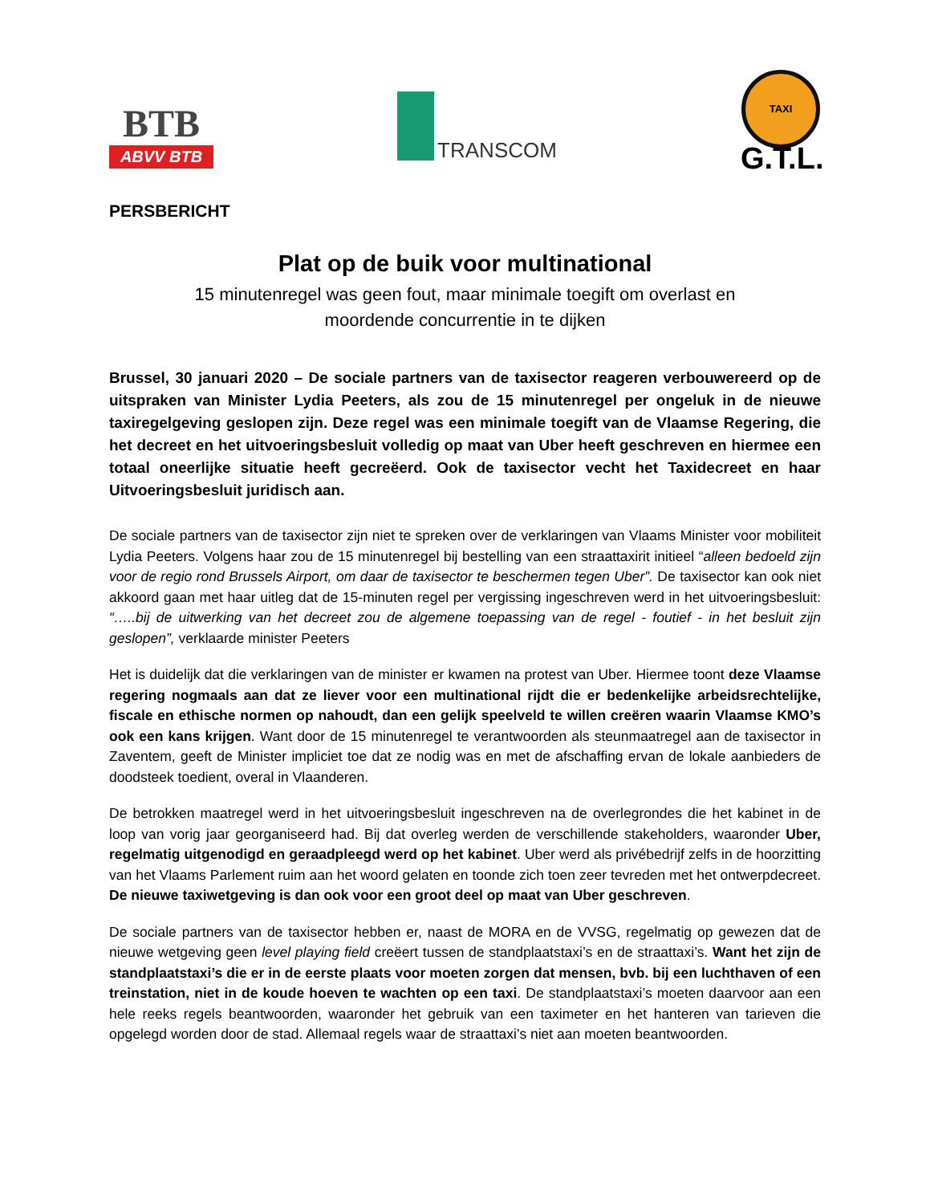BTB
ABVV BTB
TRANSCOM
TAXI
G.T.L.
PERSBERICHT
Plat op de buik voor multinational
15 minutenregel was geen fout, maar minimale toegift om overlast en
moordende concurrentie in te dijken
Brussel, 30 januari 2020 – De sociale partners van de taxisector reageren verbouwereerd op de uitspraken van Minister Lydia Peeters, als zou de 15 minutenregel per ongeluk in de nieuwe taxiregelgeving geslopen zijn. Deze regel was een minimale toegift van de Vlaamse Regering, die het decreet en het uitvoeringsbesluit volledig op maat van Uber heeft geschreven en hiermee een totaal oneerlijke situatie heeft gecreëerd. Ook de taxisector vecht het Taxidecreet en haar Uitvoeringsbesluit juridisch aan.
De sociale partners van de taxisector zijn niet te spreken over de verklaringen van Vlaams Minister voor mobiliteit Lydia Peeters. Volgens haar zou de 15 minutenregel bij bestelling van een straattaxirit initieel “alleen bedoeld zijn voor de regio rond Brussels Airport, om daar de taxisector te beschermen tegen Uber”. De taxisector kan ook niet akkoord gaan met haar uitleg dat de 15-minuten regel per vergissing ingeschreven werd in het uitvoeringsbesluit: “…..bij de uitwerking van het decreet zou de algemene toepassing van de regel - foutief - in het besluit zijn geslopen”, verklaarde minister Peeters
Het is duidelijk dat die verklaringen van de minister er kwamen na protest van Uber. Hiermee toont deze Vlaamse regering nogmaals aan dat ze liever voor een multinational rijdt die er bedenkelijke arbeidsrechtelijke, fiscale en ethische normen op nahoudt, dan een gelijk speelveld te willen creëren waarin Vlaamse KMO’s ook een kans krijgen. Want door de 15 minutenregel te verantwoorden als steunmaatregel aan de taxisector in Zaventem, geeft de Minister impliciet toe dat ze nodig was en met de afschaffing ervan de lokale aanbieders de doodsteek toedient, overal in Vlaanderen.
De betrokken maatregel werd in het uitvoeringsbesluit ingeschreven na de overlegrondes die het kabinet in de loop van vorig jaar georganiseerd had. Bij dat overleg werden de verschillende stakeholders, waaronder Uber, regelmatig uitgenodigd en geraadpleegd werd op het kabinet. Uber werd als privébedrijf zelfs in de hoorzitting van het Vlaams Parlement ruim aan het woord gelaten en toonde zich toen zeer tevreden met het ontwerpdecreet. De nieuwe taxiwetgeving is dan ook voor een groot deel op maat van Uber geschreven.
De sociale partners van de taxisector hebben er, naast de MORA en de VVSG, regelmatig op gewezen dat de nieuwe wetgeving geen level playing field creëert tussen de standplaatstaxi’s en de straattaxi’s. Want het zijn de standplaatstaxi’s die er in de eerste plaats voor moeten zorgen dat mensen, bvb. bij een luchthaven of een treinstation, niet in de koude hoeven te wachten op een taxi. De standplaatstaxi’s moeten daarvoor aan een hele reeks regels beantwoorden, waaronder het gebruik van een taximeter en het hanteren van tarieven die opgelegd worden door de stad. Allemaal regels waar de straattaxi’s niet aan moeten beantwoorden.